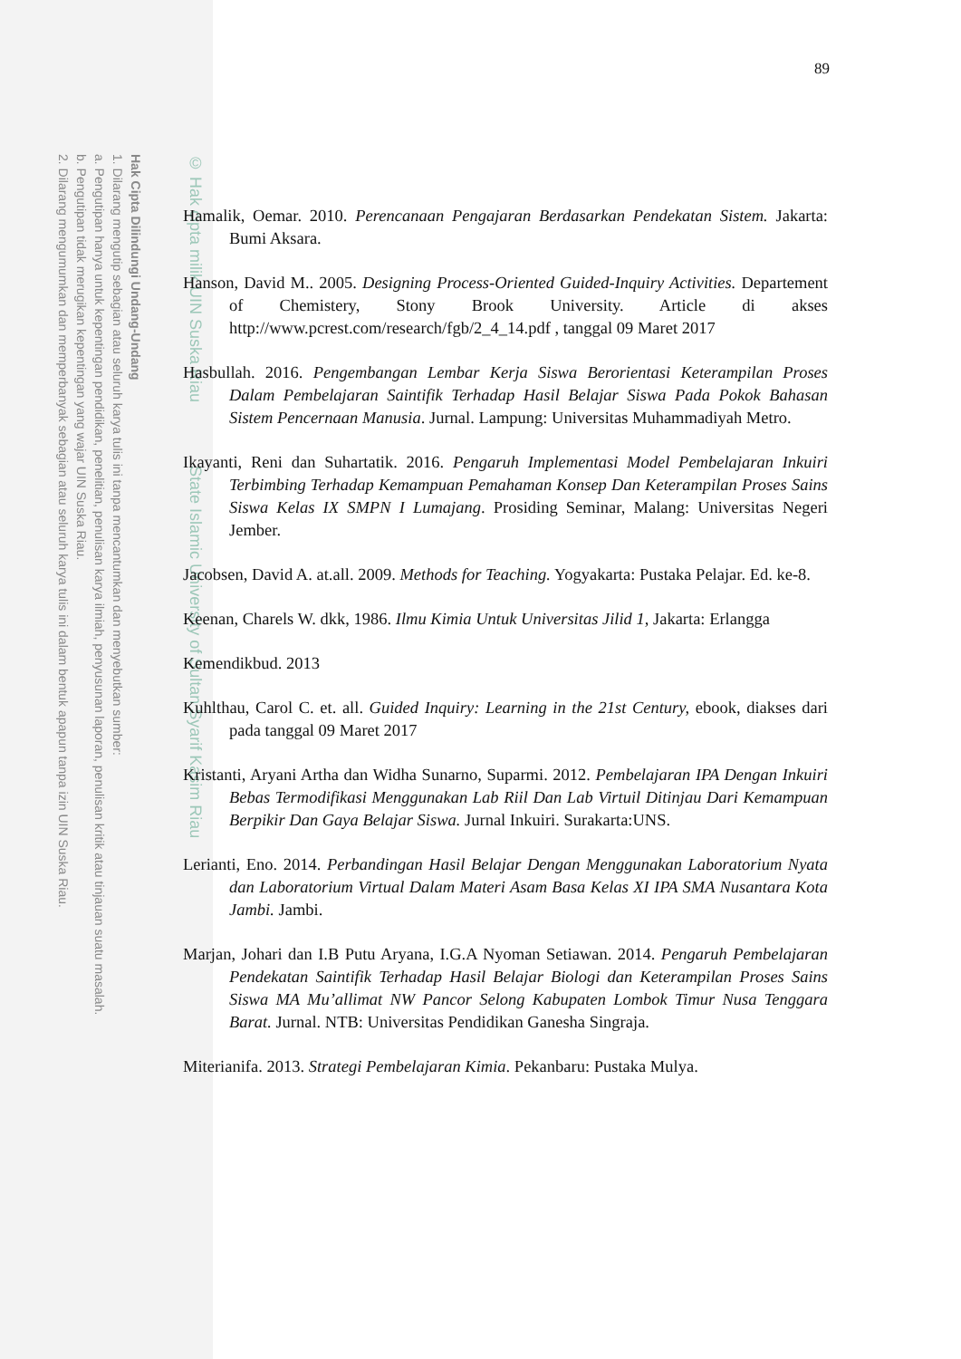Hak Cipta Dilindungi Undang-Undang
1. Dilarang mengutip sebagian atau seluruh karya tulis ini tanpa mencantumkan dan menyebutkan sumber:
a. Pengutipan hanya untuk kepentingan pendidikan, penelitian, penulisan karya ilmiah, penyusunan laporan, penulisan kritik atau tinjauan suatu masalah.
b. Pengutipan tidak merugikan kepentingan yang wajar UIN Suska Riau.
2. Dilarang mengumumkan dan memperbanyak sebagian atau seluruh karya tulis ini dalam bentuk apapun tanpa izin UIN Suska Riau.
© Hak cipta milik UIN Suska Riau State Islamic University of Sultan Syarif Kasim Riau
89
Hamalik, Oemar. 2010. Perencanaan Pengajaran Berdasarkan Pendekatan Sistem. Jakarta: Bumi Aksara.
Hanson, David M.. 2005. Designing Process-Oriented Guided-Inquiry Activities. Departement of Chemistery, Stony Brook University. Article di akses http://www.pcrest.com/research/fgb/2_4_14.pdf , tanggal 09 Maret 2017
Hasbullah. 2016. Pengembangan Lembar Kerja Siswa Berorientasi Keterampilan Proses Dalam Pembelajaran Saintifik Terhadap Hasil Belajar Siswa Pada Pokok Bahasan Sistem Pencernaan Manusia. Jurnal. Lampung: Universitas Muhammadiyah Metro.
Ikayanti, Reni dan Suhartatik. 2016. Pengaruh Implementasi Model Pembelajaran Inkuiri Terbimbing Terhadap Kemampuan Pemahaman Konsep Dan Keterampilan Proses Sains Siswa Kelas IX SMPN I Lumajang. Prosiding Seminar, Malang: Universitas Negeri Jember.
Jacobsen, David A. at.all. 2009. Methods for Teaching. Yogyakarta: Pustaka Pelajar. Ed. ke-8.
Keenan, Charels W. dkk, 1986. Ilmu Kimia Untuk Universitas Jilid 1, Jakarta: Erlangga
Kemendikbud. 2013
Kuhlthau, Carol C. et. all. Guided Inquiry: Learning in the 21st Century, ebook, diakses dari pada tanggal 09 Maret 2017
Kristanti, Aryani Artha dan Widha Sunarno, Suparmi. 2012. Pembelajaran IPA Dengan Inkuiri Bebas Termodifikasi Menggunakan Lab Riil Dan Lab Virtuil Ditinjau Dari Kemampuan Berpikir Dan Gaya Belajar Siswa. Jurnal Inkuiri. Surakarta:UNS.
Lerianti, Eno. 2014. Perbandingan Hasil Belajar Dengan Menggunakan Laboratorium Nyata dan Laboratorium Virtual Dalam Materi Asam Basa Kelas XI IPA SMA Nusantara Kota Jambi. Jambi.
Marjan, Johari dan I.B Putu Aryana, I.G.A Nyoman Setiawan. 2014. Pengaruh Pembelajaran Pendekatan Saintifik Terhadap Hasil Belajar Biologi dan Keterampilan Proses Sains Siswa MA Mu’allimat NW Pancor Selong Kabupaten Lombok Timur Nusa Tenggara Barat. Jurnal. NTB: Universitas Pendidikan Ganesha Singraja.
Miterianifa. 2013. Strategi Pembelajaran Kimia. Pekanbaru: Pustaka Mulya.